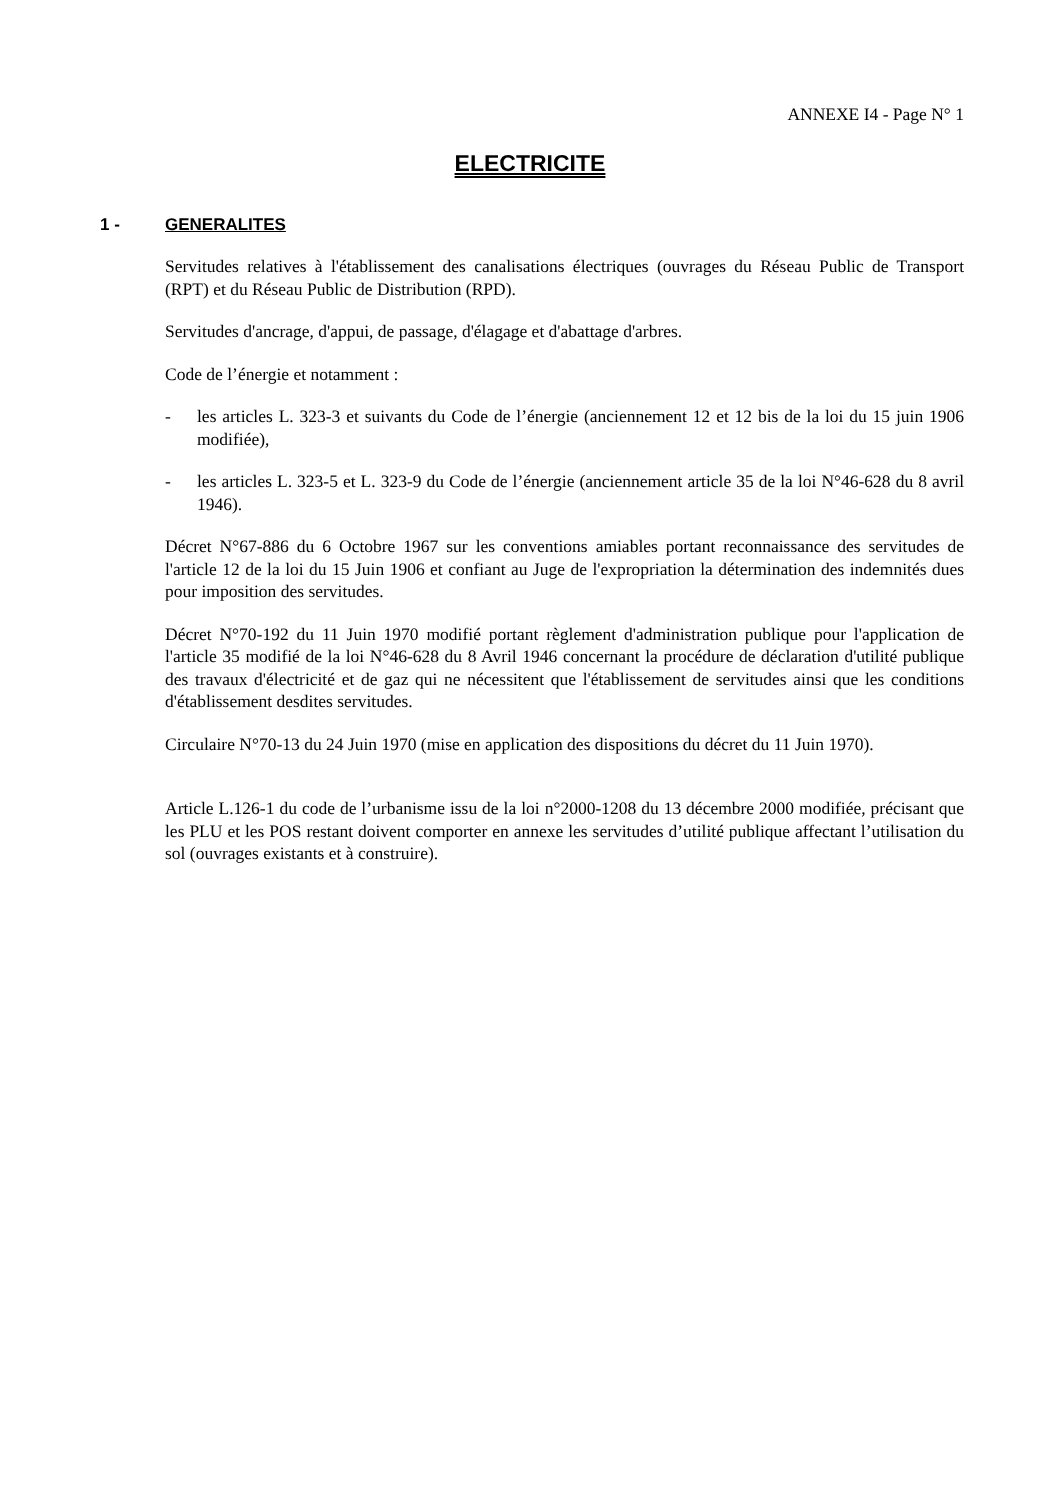ANNEXE I4 - Page N° 1
ELECTRICITE
1 - GENERALITES
Servitudes relatives à l'établissement des canalisations électriques (ouvrages du Réseau Public de Transport (RPT) et du Réseau Public de Distribution (RPD).
Servitudes d'ancrage, d'appui, de passage, d'élagage et d'abattage d'arbres.
Code de l’énergie et notamment :
- les articles L. 323-3 et suivants du Code de l’énergie (anciennement 12 et 12 bis de la loi du 15 juin 1906 modifiée),
- les articles L. 323-5 et L. 323-9 du Code de l’énergie (anciennement article 35 de la loi N°46-628 du 8 avril 1946).
Décret N°67-886 du 6 Octobre 1967 sur les conventions amiables portant reconnaissance des servitudes de l'article 12 de la loi du 15 Juin 1906 et confiant au Juge de l'expropriation la détermination des indemnités dues pour imposition des servitudes.
Décret N°70-192 du 11 Juin 1970 modifié portant règlement d'administration publique pour l'application de l'article 35 modifié de la loi N°46-628 du 8 Avril 1946 concernant la procédure de déclaration d'utilité publique des travaux d'électricité et de gaz qui ne nécessitent que l'établissement de servitudes ainsi que les conditions d'établissement desdites servitudes.
Circulaire N°70-13 du 24 Juin 1970 (mise en application des dispositions du décret du 11 Juin 1970).
Article L.126-1 du code de l’urbanisme issu de la loi n°2000-1208 du 13 décembre 2000 modifiée, précisant que les PLU et les POS restant doivent comporter en annexe les servitudes d’utilité publique affectant l’utilisation du sol (ouvrages existants et à construire).